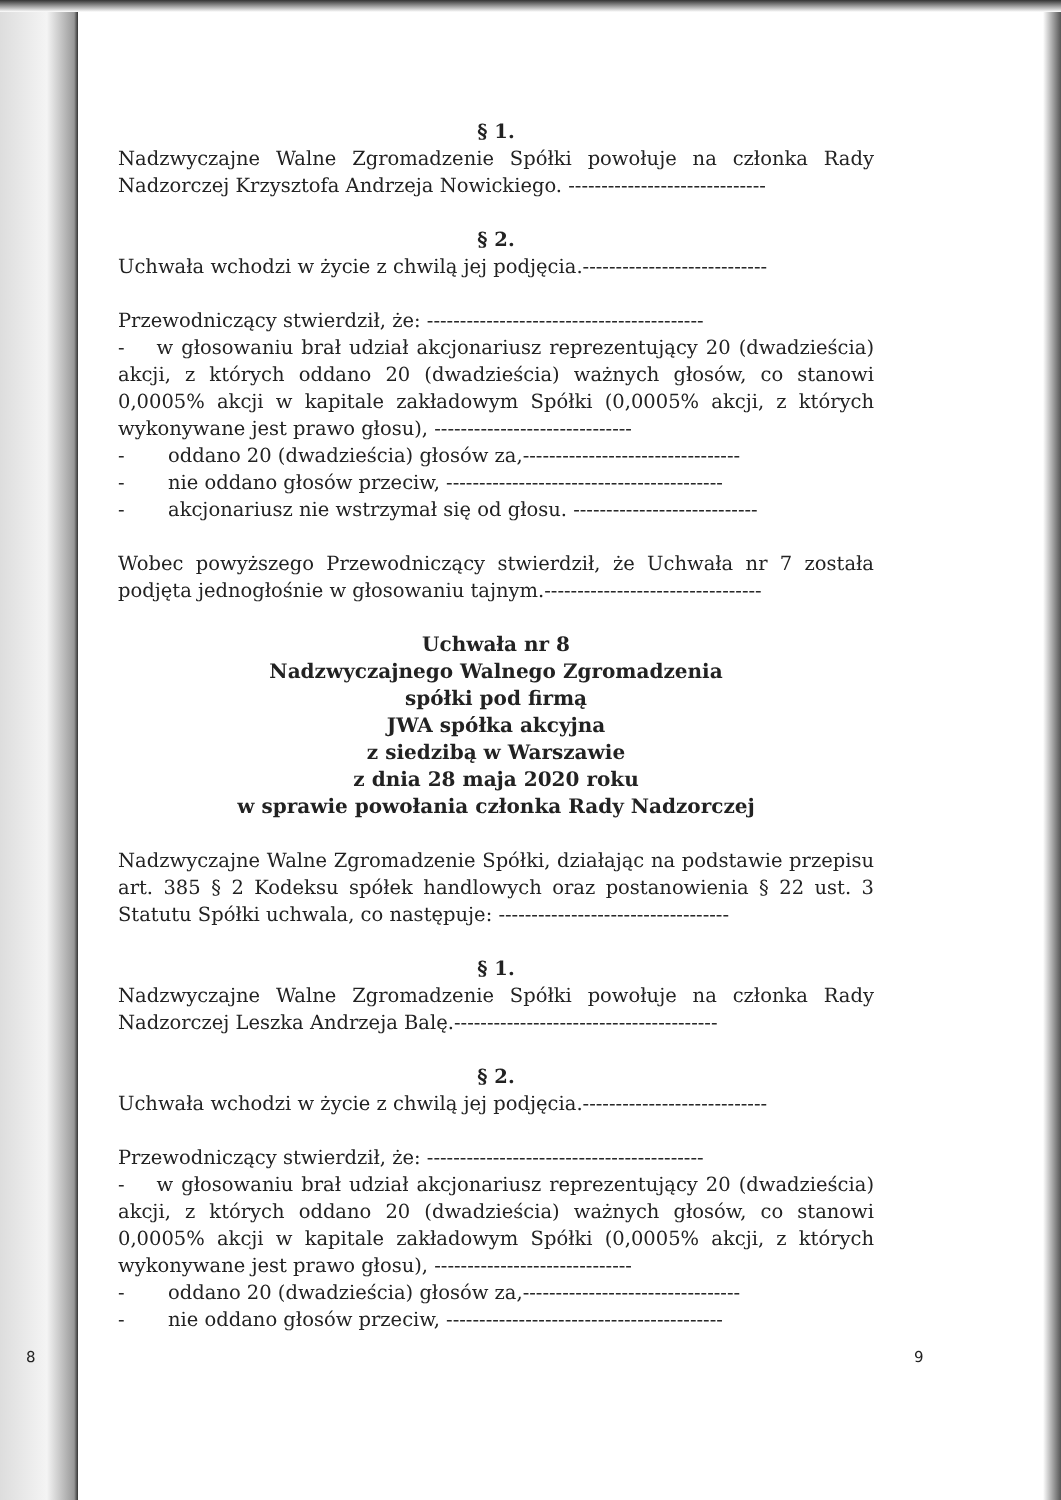§ 1.
Nadzwyczajne Walne Zgromadzenie Spółki powołuje na członka Rady Nadzorczej Krzysztofa Andrzeja Nowickiego. ------------------------------
§ 2.
Uchwała wchodzi w życie z chwilą jej podjęcia.----------------------------
Przewodniczący stwierdził, że: ------------------------------------------
- w głosowaniu brał udział akcjonariusz reprezentujący 20 (dwadzieścia) akcji, z których oddano 20 (dwadzieścia) ważnych głosów, co stanowi 0,0005% akcji w kapitale zakładowym Spółki (0,0005% akcji, z których wykonywane jest prawo głosu), ------------------------------
- oddano 20 (dwadzieścia) głosów za,---------------------------------
- nie oddano głosów przeciw, ------------------------------------------
- akcjonariusz nie wstrzymał się od głosu. ----------------------------
Wobec powyższego Przewodniczący stwierdził, że Uchwała nr 7 została podjęta jednogłośnie w głosowaniu tajnym.---------------------------------
Uchwała nr 8
Nadzwyczajnego Walnego Zgromadzenia
spółki pod firmą
JWA spółka akcyjna
z siedzibą w Warszawie
z dnia 28 maja 2020 roku
w sprawie powołania członka Rady Nadzorczej
Nadzwyczajne Walne Zgromadzenie Spółki, działając na podstawie przepisu art. 385 § 2 Kodeksu spółek handlowych oraz postanowienia § 22 ust. 3 Statutu Spółki uchwala, co następuje: -----------------------------------
§ 1.
Nadzwyczajne Walne Zgromadzenie Spółki powołuje na członka Rady Nadzorczej Leszka Andrzeja Balę.----------------------------------------
§ 2.
Uchwała wchodzi w życie z chwilą jej podjęcia.----------------------------
Przewodniczący stwierdził, że: ------------------------------------------
- w głosowaniu brał udział akcjonariusz reprezentujący 20 (dwadzieścia) akcji, z których oddano 20 (dwadzieścia) ważnych głosów, co stanowi 0,0005% akcji w kapitale zakładowym Spółki (0,0005% akcji, z których wykonywane jest prawo głosu), ------------------------------
- oddano 20 (dwadzieścia) głosów za,---------------------------------
- nie oddano głosów przeciw, ------------------------------------------
8 9